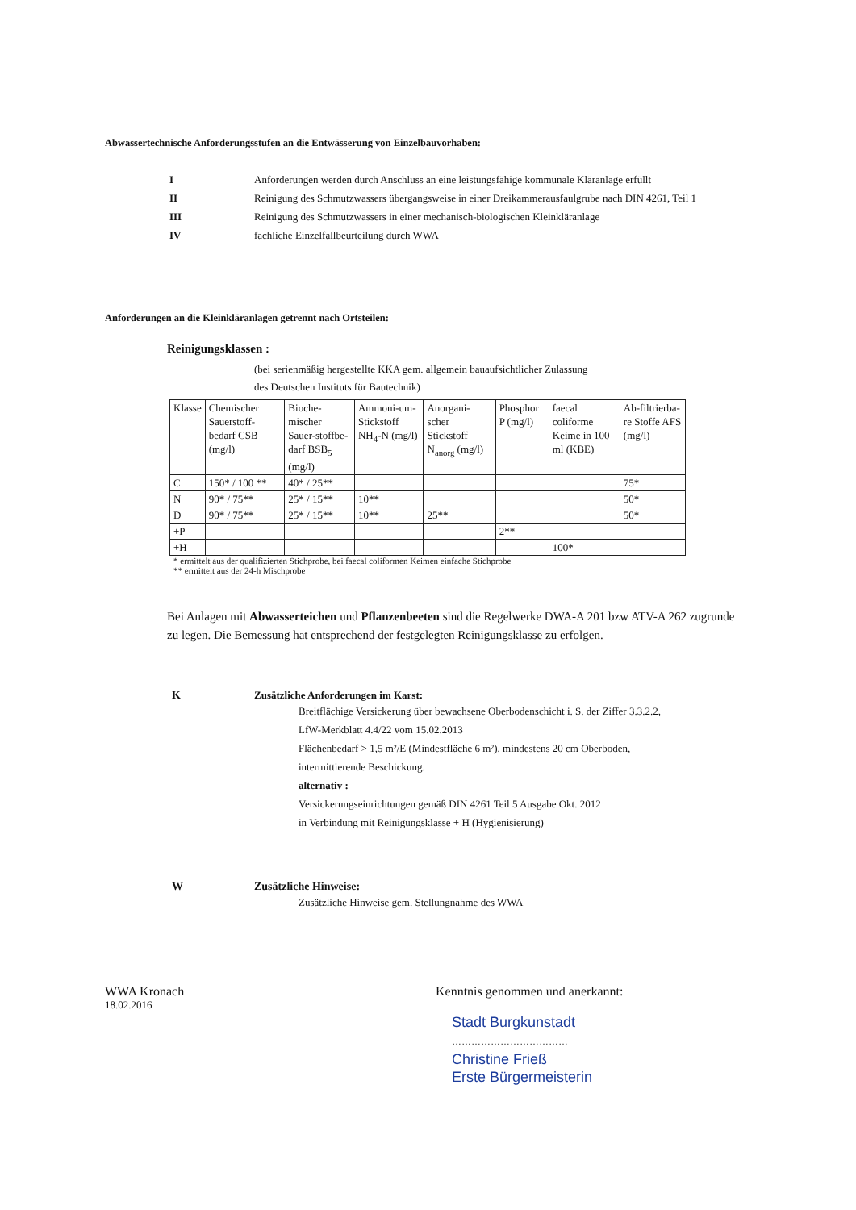Abwassertechnische Anforderungsstufen an die Entwässerung von Einzelbauvorhaben:
I Anforderungen werden durch Anschluss an eine leistungsfähige kommunale Kläranlage erfüllt
II Reinigung des Schmutzwassers übergangsweise in einer Dreikammerausfaulgrube nach DIN 4261, Teil 1
III Reinigung des Schmutzwassers in einer mechanisch-biologischen Kleinkläranlage
IV fachliche Einzelfallbeurteilung durch WWA
Anforderungen an die Kleinkläranlagen getrennt nach Ortsteilen:
Reinigungsklassen :
(bei serienmäßig hergestellte KKA gem. allgemein bauaufsichtlicher Zulassung
des Deutschen Instituts für Bautechnik)
| Klasse | Chemischer Sauerstoff-bedarf CSB (mg/l) | Bioche-mischer Sauer-stoffbe-darf BSB<sub>5</sub> (mg/l) | Ammoni-um-Stickstoff NH<sub>4</sub>-N (mg/l) | Anorgani-scher Stickstoff N<sub>anorg</sub> (mg/l) | Phosphor P (mg/l) | faecal coliforme Keime in 100 ml (KBE) | Ab-filtrierba-re Stoffe AFS (mg/l) |
| C | 150* / 100 ** | 40* / 25** | | | | | 75* |
| N | 90* / 75** | 25* / 15** | 10** | | | | 50* |
| D | 90* / 75** | 25* / 15** | 10** | 25** | | | 50* |
| +P | | | | | 2** | | |
| +H | | | | | | 100* | |
* ermittelt aus der qualifizierten Stichprobe, bei faecal coliformen Keimen einfache Stichprobe
** ermittelt aus der 24-h Mischprobe
Bei Anlagen mit Abwasserteichen und Pflanzenbeeten sind die Regelwerke DWA-A 201 bzw ATV-A 262 zugrunde zu legen. Die Bemessung hat entsprechend der festgelegten Reinigungsklasse zu erfolgen.
K Zusätzliche Anforderungen im Karst:
Breitflächige Versickerung über bewachsene Oberbodenschicht i. S. der Ziffer 3.3.2.2,
LfW-Merkblatt 4.4/22 vom 15.02.2013
Flächenbedarf > 1,5 m²/E (Mindestfläche 6 m²), mindestens 20 cm Oberboden,
intermittierende Beschickung.
alternativ :
Versickerungseinrichtungen gemäß DIN 4261 Teil 5 Ausgabe Okt. 2012
in Verbindung mit Reinigungsklasse + H (Hygienisierung)
W Zusätzliche Hinweise:
Zusätzliche Hinweise gem. Stellungnahme des WWA
WWA Kronach
18.02.2016
Kenntnis genommen und anerkannt:
Stadt Burgkunstadt
………………………………
Christine Frieß
Erste Bürgermeisterin